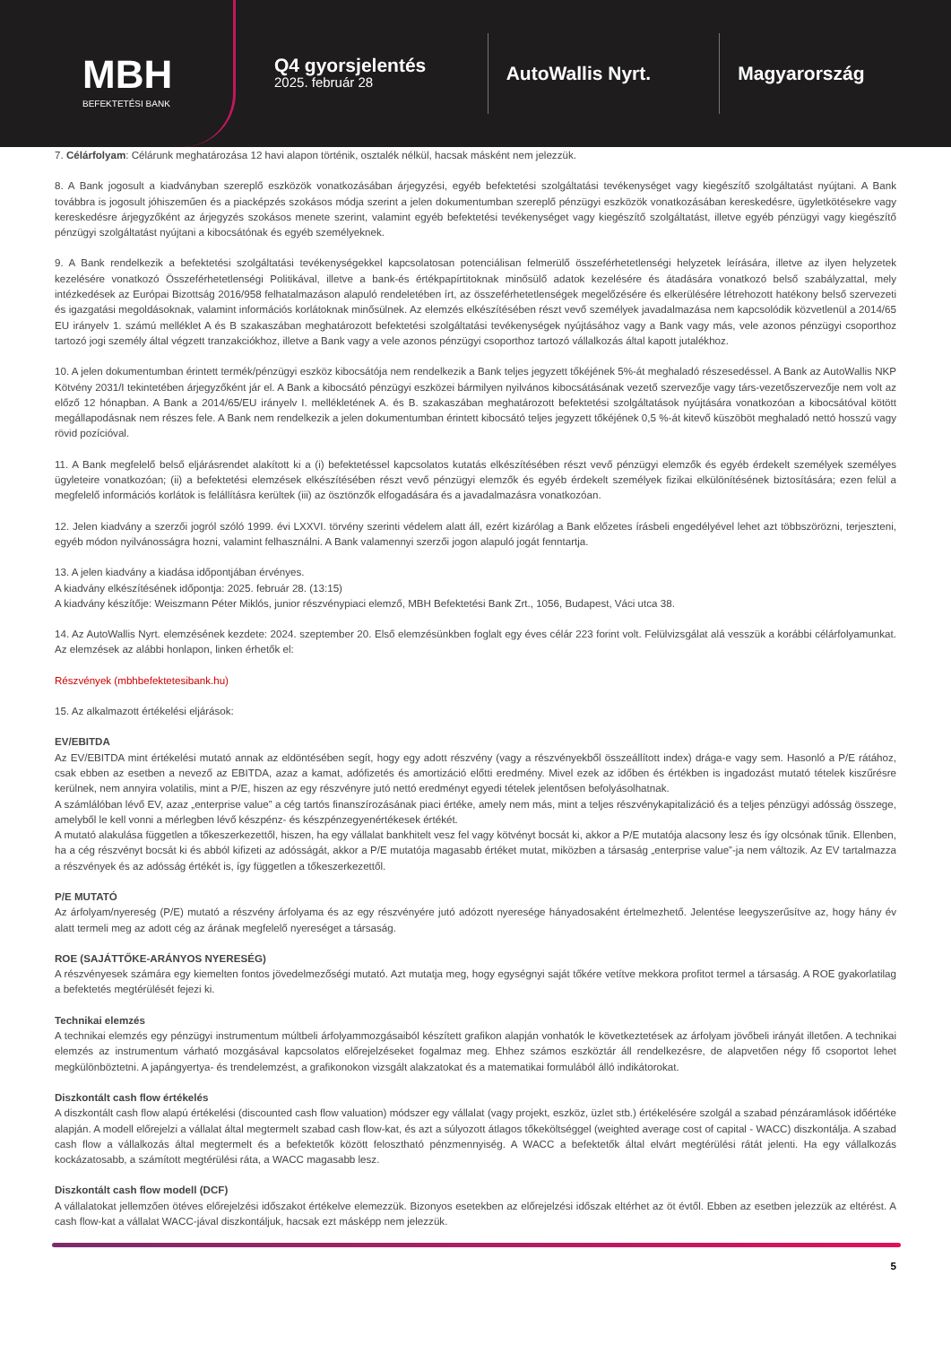MBH
BEFEKTETÉSI BANK
Q4 gyorsjelentés
2025. február 28
AutoWallis Nyrt. Magyarország
7. Célárfolyam: Célárunk meghatározása 12 havi alapon történik, osztalék nélkül, hacsak másként nem jelezzük.
8. A Bank jogosult a kiadványban szereplő eszközök vonatkozásában árjegyzési, egyéb befektetési szolgáltatási tevékenységet vagy kiegészítő szolgáltatást nyújtani. A Bank továbbra is jogosult jóhiszeműen és a piacképzés szokásos módja szerint a jelen dokumentumban szereplő pénzügyi eszközök vonatkozásában kereskedésre, ügyletkötésekre vagy kereskedésre árjegyzőként az árjegyzés szokásos menete szerint, valamint egyéb befektetési tevékenységet vagy kiegészítő szolgáltatást, illetve egyéb pénzügyi vagy kiegészítő pénzügyi szolgáltatást nyújtani a kibocsátónak és egyéb személyeknek.
9. A Bank rendelkezik a befektetési szolgáltatási tevékenységekkel kapcsolatosan potenciálisan felmerülő összeférhetetlenségi helyzetek leírására, illetve az ilyen helyzetek kezelésére vonatkozó Összeférhetetlenségi Politikával, illetve a bank-és értékpapírtitoknak minősülő adatok kezelésére és átadására vonatkozó belső szabályzattal, mely intézkedések az Európai Bizottság 2016/958 felhatalmazáson alapuló rendeletében írt, az összeférhetetlenségek megelőzésére és elkerülésére létrehozott hatékony belső szervezeti és igazgatási megoldásoknak, valamint információs korlátoknak minősülnek. Az elemzés elkészítésében részt vevő személyek javadalmazása nem kapcsolódik közvetlenül a 2014/65 EU irányelv 1. számú melléklet A és B szakaszában meghatározott befektetési szolgáltatási tevékenységek nyújtásához vagy a Bank vagy más, vele azonos pénzügyi csoporthoz tartozó jogi személy által végzett tranzakciókhoz, illetve a Bank vagy a vele azonos pénzügyi csoporthoz tartozó vállalkozás által kapott jutalékhoz.
10. A jelen dokumentumban érintett termék/pénzügyi eszköz kibocsátója nem rendelkezik a Bank teljes jegyzett tőkéjének 5%-át meghaladó részesedéssel. A Bank az AutoWallis NKP Kötvény 2031/I tekintetében árjegyzőként jár el. A Bank a kibocsátó pénzügyi eszközei bármilyen nyilvános kibocsátásának vezető szervezője vagy társ-vezetőszervezője nem volt az előző 12 hónapban. A Bank a 2014/65/EU irányelv I. mellékletének A. és B. szakaszában meghatározott befektetési szolgáltatások nyújtására vonatkozóan a kibocsátóval kötött megállapodásnak nem részes fele. A Bank nem rendelkezik a jelen dokumentumban érintett kibocsátó teljes jegyzett tőkéjének 0,5 %-át kitevő küszöböt meghaladó nettó hosszú vagy rövid pozícióval.
11. A Bank megfelelő belső eljárásrendet alakított ki a (i) befektetéssel kapcsolatos kutatás elkészítésében részt vevő pénzügyi elemzők és egyéb érdekelt személyek személyes ügyleteire vonatkozóan; (ii) a befektetési elemzések elkészítésében részt vevő pénzügyi elemzők és egyéb érdekelt személyek fizikai elkülönítésének biztosítására; ezen felül a megfelelő információs korlátok is felállításra kerültek (iii) az ösztönzők elfogadására és a javadalmazásra vonatkozóan.
12. Jelen kiadvány a szerzői jogról szóló 1999. évi LXXVI. törvény szerinti védelem alatt áll, ezért kizárólag a Bank előzetes írásbeli engedélyével lehet azt többszörözni, terjeszteni, egyéb módon nyilvánosságra hozni, valamint felhasználni. A Bank valamennyi szerzői jogon alapuló jogát fenntartja.
13. A jelen kiadvány a kiadása időpontjában érvényes.
A kiadvány elkészítésének időpontja: 2025. február 28. (13:15)
A kiadvány készítője: Weiszmann Péter Miklós, junior részvénypiaci elemző, MBH Befektetési Bank Zrt., 1056, Budapest, Váci utca 38.
14. Az AutoWallis Nyrt. elemzésének kezdete: 2024. szeptember 20. Első elemzésünkben foglalt egy éves célár 223 forint volt. Felülvizsgálat alá vesszük a korábbi célárfolyamunkat. Az elemzések az alábbi honlapon, linken érhetők el:
Részvények (mbhbefektetesibank.hu)
15. Az alkalmazott értékelési eljárások:
EV/EBITDA
Az EV/EBITDA mint értékelési mutató annak az eldöntésében segít, hogy egy adott részvény (vagy a részvényekből összeállított index) drága-e vagy sem. Hasonló a P/E rátához, csak ebben az esetben a nevező az EBITDA, azaz a kamat, adófizetés és amortizáció előtti eredmény. Mivel ezek az időben és értékben is ingadozást mutató tételek kiszűrésre kerülnek, nem annyira volatilis, mint a P/E, hiszen az egy részvényre jutó nettó eredményt egyedi tételek jelentősen befolyásolhatnak.
A számlálóban lévő EV, azaz „enterprise value” a cég tartós finanszírozásának piaci értéke, amely nem más, mint a teljes részvénykapitalizáció és a teljes pénzügyi adósság összege, amelyből le kell vonni a mérlegben lévő készpénz- és készpénzegyenértékesek értékét.
A mutató alakulása független a tőkeszerkezettől, hiszen, ha egy vállalat bankhitelt vesz fel vagy kötvényt bocsát ki, akkor a P/E mutatója alacsony lesz és így olcsónak tűnik. Ellenben, ha a cég részvényt bocsát ki és abból kifizeti az adósságát, akkor a P/E mutatója magasabb értéket mutat, miközben a társaság „enterprise value”-ja nem változik. Az EV tartalmazza a részvények és az adósság értékét is, így független a tőkeszerkezettől.
P/E MUTATÓ
Az árfolyam/nyereség (P/E) mutató a részvény árfolyama és az egy részvényére jutó adózott nyeresége hányadosaként értelmezhető. Jelentése leegyszerűsítve az, hogy hány év alatt termeli meg az adott cég az árának megfelelő nyereséget a társaság.
ROE (SAJÁTTŐKE-ARÁNYOS NYERESÉG)
A részvényesek számára egy kiemelten fontos jövedelmezőségi mutató. Azt mutatja meg, hogy egységnyi saját tőkére vetítve mekkora profitot termel a társaság. A ROE gyakorlatilag a befektetés megtérülését fejezi ki.
Technikai elemzés
A technikai elemzés egy pénzügyi instrumentum múltbeli árfolyammozgásaiból készített grafikon alapján vonhatók le következtetések az árfolyam jövőbeli irányát illetően. A technikai elemzés az instrumentum várható mozgásával kapcsolatos előrejelzéseket fogalmaz meg. Ehhez számos eszköztár áll rendelkezésre, de alapvetően négy fő csoportot lehet megkülönböztetni. A japángyertya- és trendelemzést, a grafikonokon vizsgált alakzatokat és a matematikai formulából álló indikátorokat.
Diszkontált cash flow értékelés
A diszkontált cash flow alapú értékelési (discounted cash flow valuation) módszer egy vállalat (vagy projekt, eszköz, üzlet stb.) értékelésére szolgál a szabad pénzáramlások időértéke alapján. A modell előrejelzi a vállalat által megtermelt szabad cash flow-kat, és azt a súlyozott átlagos tőkeköltséggel (weighted average cost of capital - WACC) diszkontálja. A szabad cash flow a vállalkozás által megtermelt és a befektetők között felosztható pénzmennyiség. A WACC a befektetők által elvárt megtérülési rátát jelenti. Ha egy vállalkozás kockázatosabb, a számított megtérülési ráta, a WACC magasabb lesz.
Diszkontált cash flow modell (DCF)
A vállalatokat jellemzően ötéves előrejelzési időszakot értékelve elemezzük. Bizonyos esetekben az előrejelzési időszak eltérhet az öt évtől. Ebben az esetben jelezzük az eltérést. A cash flow-kat a vállalat WACC-jával diszkontáljuk, hacsak ezt másképp nem jelezzük.
5